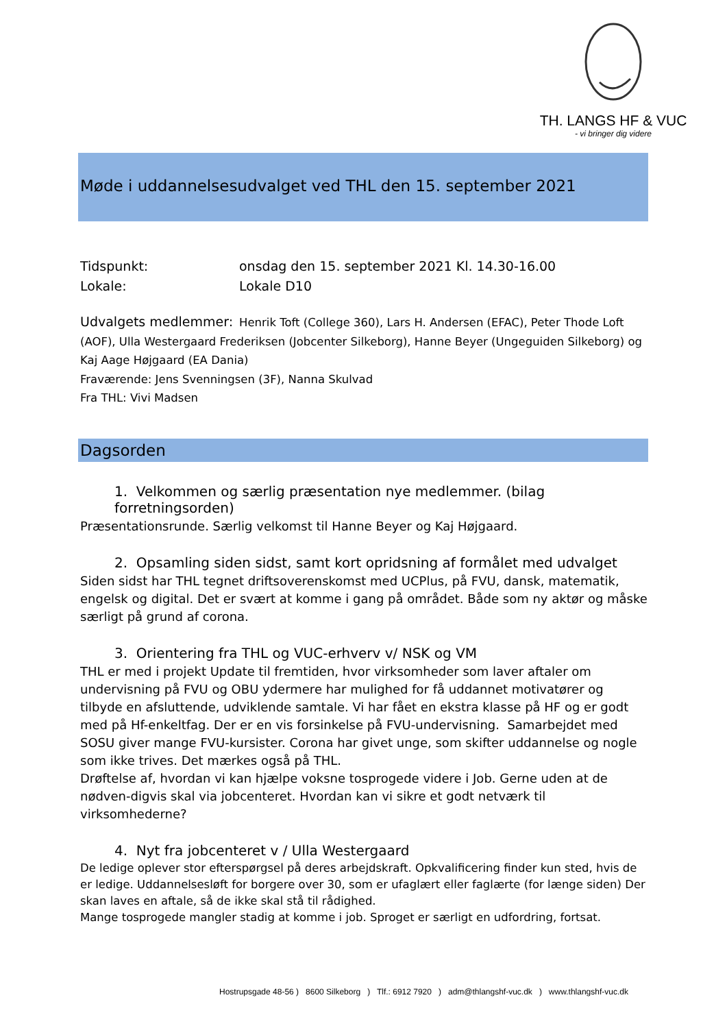TH. LANGS HF & VUC
- vi bringer dig videre
Møde i uddannelsesudvalget ved THL den 15. september 2021
Tidspunkt: onsdag den 15. september 2021 Kl. 14.30-16.00
Lokale: Lokale D10
Udvalgets medlemmer: Henrik Toft (College 360), Lars H. Andersen (EFAC), Peter Thode Loft (AOF), Ulla Westergaard Frederiksen (Jobcenter Silkeborg), Hanne Beyer (Ungeguiden Silkeborg) og Kaj Aage Højgaard (EA Dania)
Fraværende: Jens Svenningsen (3F), Nanna Skulvad
Fra THL: Vivi Madsen
Dagsorden
1. Velkommen og særlig præsentation nye medlemmer. (bilag forretningsorden)
Præsentationsrunde. Særlig velkomst til Hanne Beyer og Kaj Højgaard.
2. Opsamling siden sidst, samt kort opridsning af formålet med udvalget
Siden sidst har THL tegnet driftsoverenskomst med UCPlus, på FVU, dansk, matematik, engelsk og digital. Det er svært at komme i gang på området. Både som ny aktør og måske særligt på grund af corona.
3. Orientering fra THL og VUC-erhverv v/ NSK og VM
THL er med i projekt Update til fremtiden, hvor virksomheder som laver aftaler om undervisning på FVU og OBU ydermere har mulighed for få uddannet motivatører og tilbyde en afsluttende, udviklende samtale. Vi har fået en ekstra klasse på HF og er godt med på Hf-enkeltfag. Der er en vis forsinkelse på FVU-undervisning. Samarbejdet med SOSU giver mange FVU-kursister. Corona har givet unge, som skifter uddannelse og nogle som ikke trives. Det mærkes også på THL.
Drøftelse af, hvordan vi kan hjælpe voksne tosprogede videre i Job. Gerne uden at de nødven-digvis skal via jobcenteret. Hvordan kan vi sikre et godt netværk til virksomhederne?
4. Nyt fra jobcenteret v / Ulla Westergaard
De ledige oplever stor efterspørgsel på deres arbejdskraft. Opkvalificering finder kun sted, hvis de er ledige. Uddannelsesløft for borgere over 30, som er ufaglært eller faglærte (for længe siden) Der skan laves en aftale, så de ikke skal stå til rådighed.
Mange tosprogede mangler stadig at komme i job. Sproget er særligt en udfordring, fortsat.
Hostrupsgade 48-56 ) 8600 Silkeborg ) Tlf.: 6912 7920 ) adm@thlangshf-vuc.dk ) www.thlangshf-vuc.dk